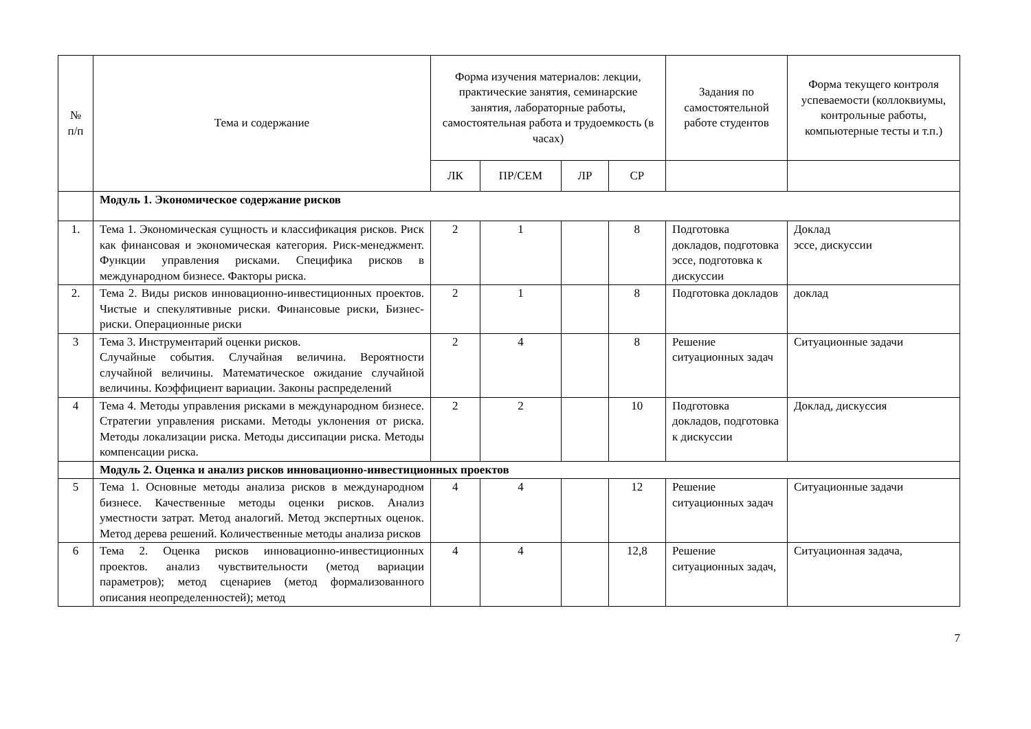| № п/п | Тема и содержание | Форма изучения материалов: лекции, практические занятия, семинарские занятия, лабораторные работы, самостоятельная работа и трудоемкость (в часах) | | | | Задания по самостоятельной работе студентов | Форма текущего контроля успеваемости (коллоквиумы, контрольные работы, компьютерные тесты и т.п.) |
| --- | --- | --- | --- | --- | --- | --- | --- |
| | | ЛК | ПР/СЕМ | ЛР | СР | | |
| | Модуль 1. Экономическое содержание рисков | | | | | | |
| 1. | Тема 1. Экономическая сущность и классификация рисков. Риск как финансовая и экономическая категория. Риск-менеджмент. Функции управления рисками. Специфика рисков в международном бизнесе. Факторы риска. | 2 | 1 | | 8 | Подготовка докладов, подготовка эссе, подготовка к дискуссии | Доклад эссе, дискуссии |
| 2. | Тема 2. Виды рисков инновационно-инвестиционных проектов. Чистые и спекулятивные риски. Финансовые риски, Бизнес-риски. Операционные риски | 2 | 1 | | 8 | Подготовка докладов | доклад |
| 3 | Тема 3. Инструментарий оценки рисков. Случайные события. Случайная величина. Вероятности случайной величины. Математическое ожидание случайной величины. Коэффициент вариации. Законы распределений | 2 | 4 | | 8 | Решение ситуационных задач | Ситуационные задачи |
| 4 | Тема 4. Методы управления рисками в международном бизнесе. Стратегии управления рисками. Методы уклонения от риска. Методы локализации риска. Методы диссипации риска. Методы компенсации риска. | 2 | 2 | | 10 | Подготовка докладов, подготовка к дискуссии | Доклад, дискуссия |
| | Модуль 2. Оценка и анализ рисков инновационно-инвестиционных проектов | | | | | | |
| 5 | Тема 1. Основные методы анализа рисков в международном бизнесе. Качественные методы оценки рисков. Анализ уместности затрат. Метод аналогий. Метод экспертных оценок. Метод дерева решений. Количественные методы анализа рисков | 4 | 4 | | 12 | Решение ситуационных задач | Ситуационные задачи |
| 6 | Тема 2. Оценка рисков инновационно-инвестиционных проектов. анализ чувствительности (метод вариации параметров); метод сценариев (метод формализованного описания неопределенностей); метод | 4 | 4 | | 12,8 | Решение ситуационных задач, | Ситуационная задача, |
7